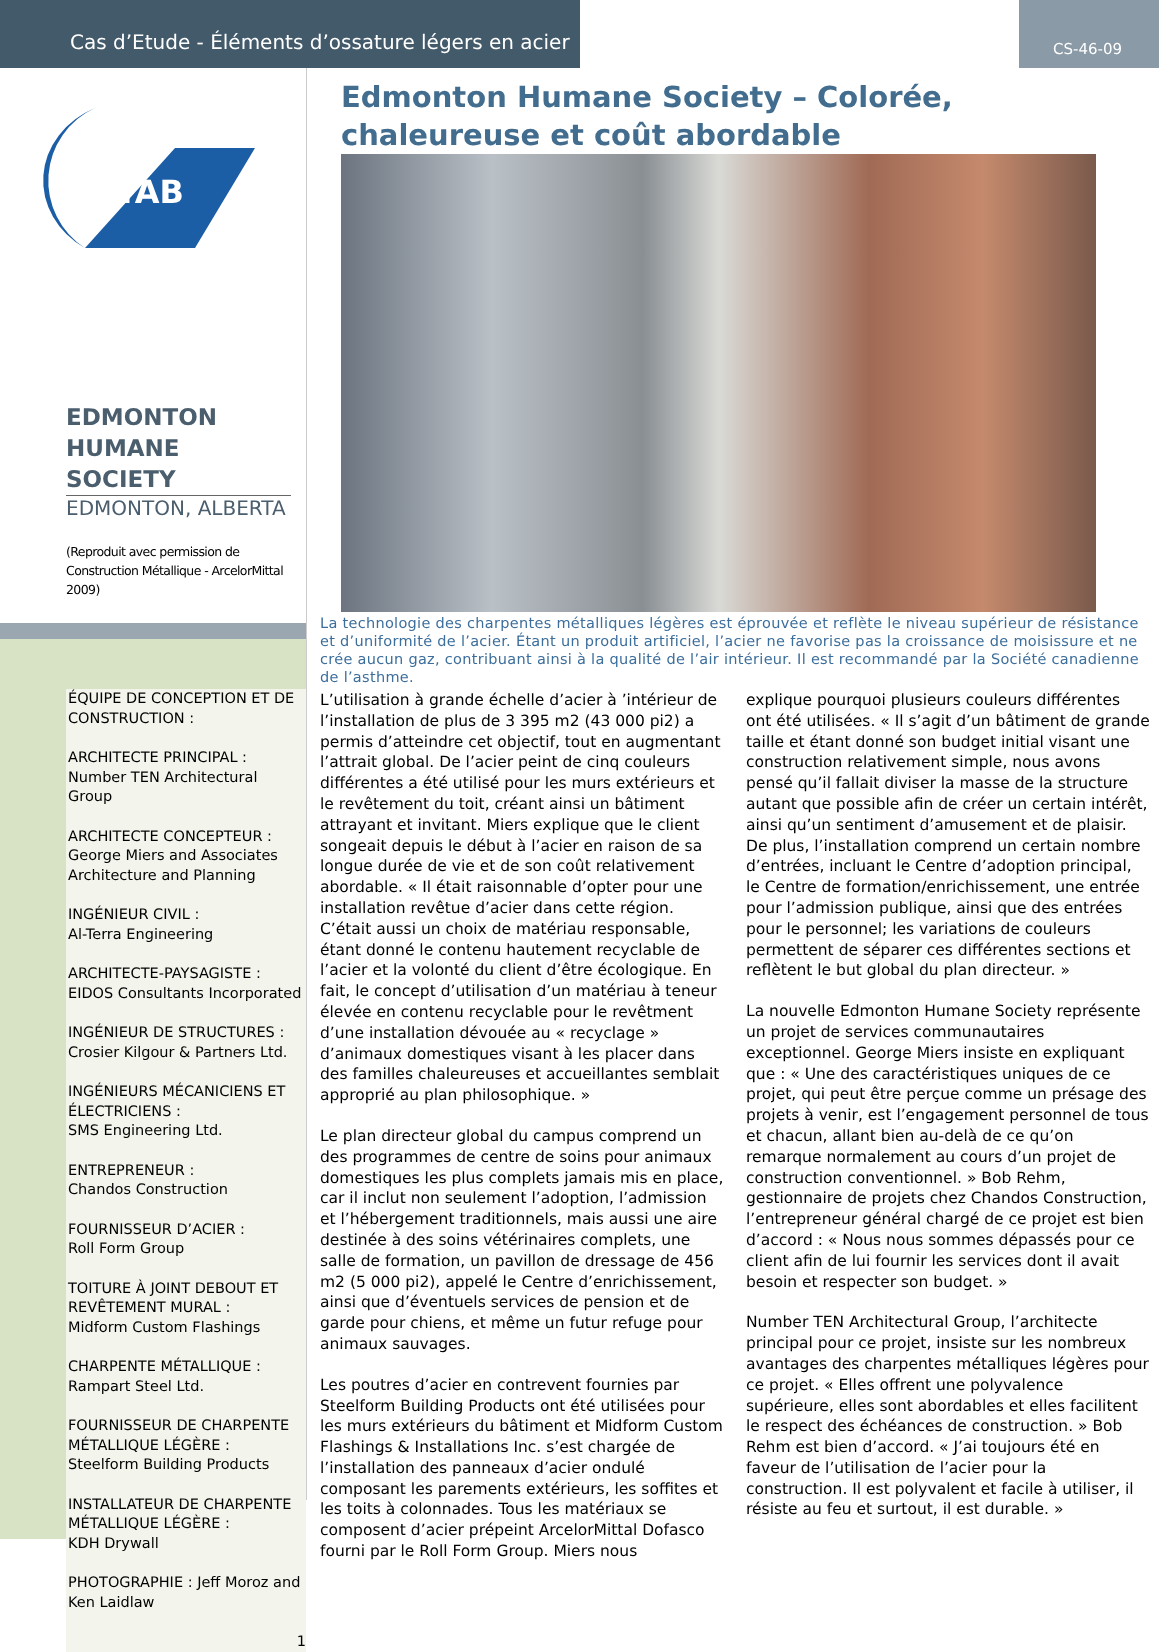Cas d’Etude - Éléments d’ossature légers en acier
CS-46-09
ICTAB
EDMONTON
HUMANE SOCIETY
EDMONTON, ALBERTA
(Reproduit avec permission de Construction Métallique - ArcelorMittal 2009)
ÉQUIPE DE CONCEPTION ET DE CONSTRUCTION :
ARCHITECTE PRINCIPAL :
Number TEN Architectural Group
ARCHITECTE CONCEPTEUR :
George Miers and Associates Architecture and Planning
INGÉNIEUR CIVIL :
Al-Terra Engineering
ARCHITECTE-PAYSAGISTE :
EIDOS Consultants Incorporated
INGÉNIEUR DE STRUCTURES :
Crosier Kilgour & Partners Ltd.
INGÉNIEURS MÉCANICIENS ET ÉLECTRICIENS :
SMS Engineering Ltd.
ENTREPRENEUR :
Chandos Construction
FOURNISSEUR D’ACIER :
Roll Form Group
TOITURE À JOINT DEBOUT ET REVÊTEMENT MURAL :
Midform Custom Flashings
CHARPENTE MÉTALLIQUE :
Rampart Steel Ltd.
FOURNISSEUR DE CHARPENTE MÉTALLIQUE LÉGÈRE :
Steelform Building Products
INSTALLATEUR DE CHARPENTE MÉTALLIQUE LÉGÈRE :
KDH Drywall
PHOTOGRAPHIE : Jeff Moroz and Ken Laidlaw
1
Edmonton Humane Society – Colorée, chaleureuse et coût abordable
La technologie des charpentes métalliques légères est éprouvée et reflète le niveau supérieur de résistance et d’uniformité de l’acier. Étant un produit artificiel, l’acier ne favorise pas la croissance de moisissure et ne crée aucun gaz, contribuant ainsi à la qualité de l’air intérieur. Il est recommandé par la Société canadienne de l’asthme.
L’utilisation à grande échelle d’acier à ’intérieur de l’installation de plus de 3 395 m2 (43 000 pi2) a permis d’atteindre cet objectif, tout en augmentant l’attrait global. De l’acier peint de cinq couleurs différentes a été utilisé pour les murs extérieurs et le revêtement du toit, créant ainsi un bâtiment attrayant et invitant. Miers explique que le client songeait depuis le début à l’acier en raison de sa longue durée de vie et de son coût relativement abordable. « Il était raisonnable d’opter pour une installation revêtue d’acier dans cette région. C’était aussi un choix de matériau responsable, étant donné le contenu hautement recyclable de l’acier et la volonté du client d’être écologique. En fait, le concept d’utilisation d’un matériau à teneur élevée en contenu recyclable pour le revêtment d’une installation dévouée au « recyclage » d’animaux domestiques visant à les placer dans des familles chaleureuses et accueillantes semblait approprié au plan philosophique. »
Le plan directeur global du campus comprend un des programmes de centre de soins pour animaux domestiques les plus complets jamais mis en place, car il inclut non seulement l’adoption, l’admission et l’hébergement traditionnels, mais aussi une aire destinée à des soins vétérinaires complets, une salle de formation, un pavillon de dressage de 456 m2 (5 000 pi2), appelé le Centre d’enrichissement, ainsi que d’éventuels services de pension et de garde pour chiens, et même un futur refuge pour animaux sauvages.
Les poutres d’acier en contrevent fournies par Steelform Building Products ont été utilisées pour les murs extérieurs du bâtiment et Midform Custom Flashings & Installations Inc. s’est chargée de l’installation des panneaux d’acier ondulé composant les parements extérieurs, les soffites et les toits à colonnades. Tous les matériaux se composent d’acier prépeint ArcelorMittal Dofasco fourni par le Roll Form Group. Miers nous
explique pourquoi plusieurs couleurs différentes ont été utilisées. « Il s’agit d’un bâtiment de grande taille et étant donné son budget initial visant une construction relativement simple, nous avons pensé qu’il fallait diviser la masse de la structure autant que possible afin de créer un certain intérêt, ainsi qu’un sentiment d’amusement et de plaisir. De plus, l’installation comprend un certain nombre d’entrées, incluant le Centre d’adoption principal, le Centre de formation/enrichissement, une entrée pour l’admission publique, ainsi que des entrées pour le personnel; les variations de couleurs permettent de séparer ces différentes sections et reflètent le but global du plan directeur. »
La nouvelle Edmonton Humane Society représente un projet de services communautaires exceptionnel. George Miers insiste en expliquant que : « Une des caractéristiques uniques de ce projet, qui peut être perçue comme un présage des projets à venir, est l’engagement personnel de tous et chacun, allant bien au-delà de ce qu’on remarque normalement au cours d’un projet de construction conventionnel. » Bob Rehm, gestionnaire de projets chez Chandos Construction, l’entrepreneur général chargé de ce projet est bien d’accord : « Nous nous sommes dépassés pour ce client afin de lui fournir les services dont il avait besoin et respecter son budget. »
Number TEN Architectural Group, l’architecte principal pour ce projet, insiste sur les nombreux avantages des charpentes métalliques légères pour ce projet. « Elles offrent une polyvalence supérieure, elles sont abordables et elles facilitent le respect des échéances de construction. » Bob Rehm est bien d’accord. « J’ai toujours été en faveur de l’utilisation de l’acier pour la construction. Il est polyvalent et facile à utiliser, il résiste au feu et surtout, il est durable. »